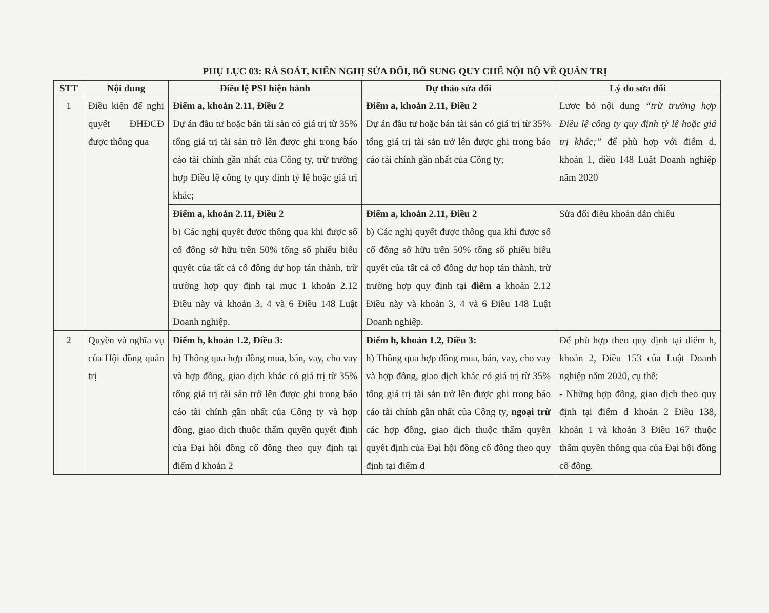PHỤ LỤC 03: RÀ SOÁT, KIẾN NGHỊ SỬA ĐỔI, BỔ SUNG QUY CHẾ NỘI BỘ VỀ QUẢN TRỊ
| STT | Nội dung | Điều lệ PSI hiện hành | Dự thảo sửa đổi | Lý do sửa đổi |
| --- | --- | --- | --- | --- |
| 1 | Điều kiện để nghị quyết ĐHĐCĐ được thông qua | Điểm a, khoản 2.11, Điều 2 Dự án đầu tư hoặc bán tài sản có giá trị từ 35% tổng giá trị tài sản trở lên được ghi trong báo cáo tài chính gần nhất của Công ty, trừ trường hợp Điều lệ công ty quy định tỷ lệ hoặc giá trị khác; | Điểm a, khoản 2.11, Điều 2 Dự án đầu tư hoặc bán tài sản có giá trị từ 35% tổng giá trị tài sản trở lên được ghi trong báo cáo tài chính gần nhất của Công ty; | Lược bỏ nội dung “trừ trường hợp Điều lệ công ty quy định tỷ lệ hoặc giá trị khác;” để phù hợp với điểm d, khoản 1, điều 148 Luật Doanh nghiệp năm 2020 |
| | | Điểm a, khoản 2.11, Điều 2 b) Các nghị quyết được thông qua khi được số cổ đông sở hữu trên 50% tổng số phiếu biểu quyết của tất cả cổ đông dự họp tán thành, trừ trường hợp quy định tại mục 1 khoản 2.12 Điều này và khoản 3, 4 và 6 Điều 148 Luật Doanh nghiệp. | Điểm a, khoản 2.11, Điều 2 b) Các nghị quyết được thông qua khi được số cổ đông sở hữu trên 50% tổng số phiếu biểu quyết của tất cả cổ đông dự họp tán thành, trừ trường hợp quy định tại điểm a khoản 2.12 Điều này và khoản 3, 4 và 6 Điều 148 Luật Doanh nghiệp. | Sửa đổi điều khoản dẫn chiếu |
| 2 | Quyền và nghĩa vụ của Hội đồng quản trị | Điểm h, khoản 1.2, Điều 3: h) Thông qua hợp đồng mua, bán, vay, cho vay và hợp đồng, giao dịch khác có giá trị từ 35% tổng giá trị tài sản trở lên được ghi trong báo cáo tài chính gần nhất của Công ty và hợp đồng, giao dịch thuộc thẩm quyền quyết định của Đại hội đồng cổ đông theo quy định tại điểm d khoản 2 | Điểm h, khoản 1.2, Điều 3: h) Thông qua hợp đồng mua, bán, vay, cho vay và hợp đồng, giao dịch khác có giá trị từ 35% tổng giá trị tài sản trở lên được ghi trong báo cáo tài chính gần nhất của Công ty, ngoại trừ các hợp đồng, giao dịch thuộc thẩm quyền quyết định của Đại hội đồng cổ đông theo quy định tại điểm d | Để phù hợp theo quy định tại điểm h, khoản 2, Điều 153 của Luật Doanh nghiệp năm 2020, cụ thể: - Những hợp đồng, giao dịch theo quy định tại điểm d khoản 2 Điều 138, khoản 1 và khoản 3 Điều 167 thuộc thẩm quyền thông qua của Đại hội đồng cổ đông. |